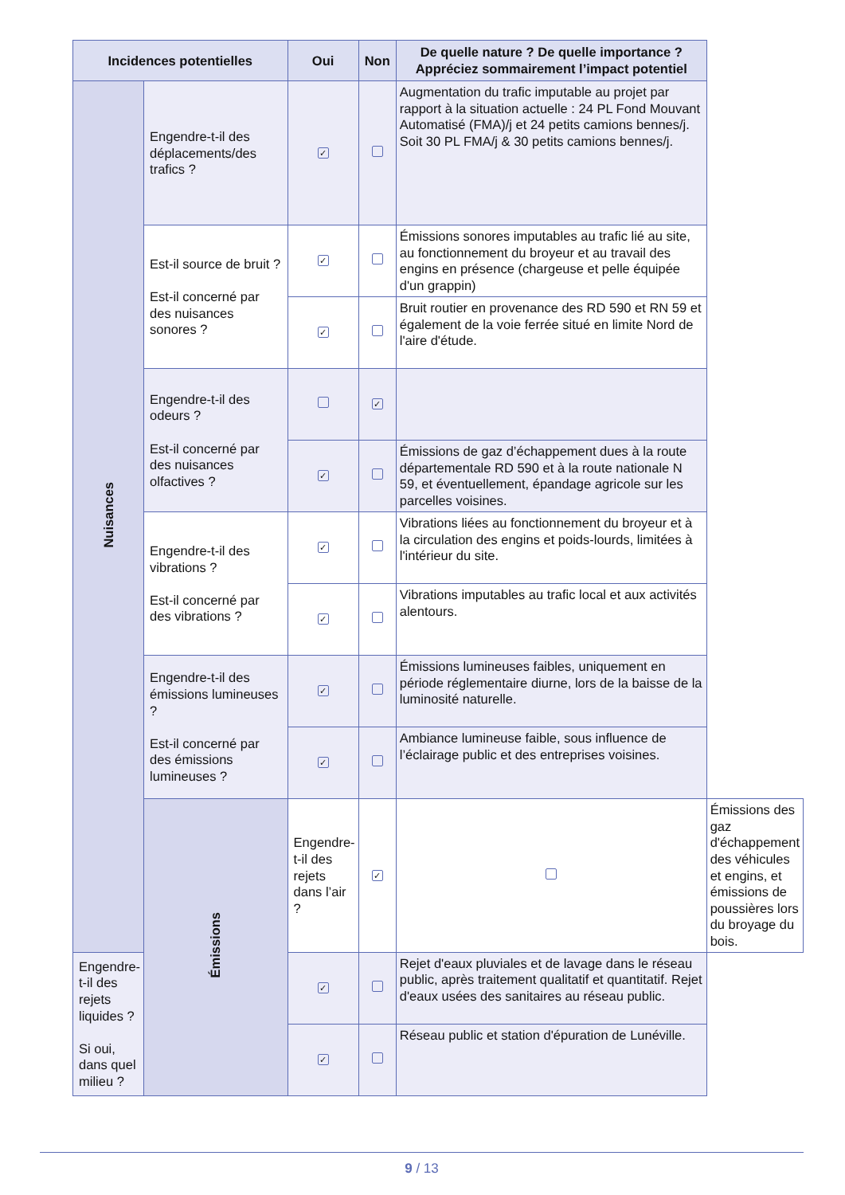| Incidences potentielles | | Oui | Non | De quelle nature ? De quelle importance ? Appréciez sommairement l’impact potentiel | |
| --- | --- | --- | --- | --- | --- |
| Nuisances | Engendre-t-il des déplacements/des trafics ? | ✓ | | Augmentation du trafic imputable au projet par rapport à la situation actuelle : 24 PL Fond Mouvant Automatisé (FMA)/j et 24 petits camions bennes/j. Soit 30 PL FMA/j & 30 petits camions bennes/j. | |
| | Est-il source de bruit ? Est-il concerné par des nuisances sonores ? | ✓ | | Émissions sonores imputables au trafic lié au site, au fonctionnement du broyeur et au travail des engins en présence (chargeuse et pelle équipée d'un grappin) | |
| | | ✓ | | Bruit routier en provenance des RD 590 et RN 59 et également de la voie ferrée situé en limite Nord de l'aire d'étude. | |
| | Engendre-t-il des odeurs ? Est-il concerné par des nuisances olfactives ? | | ✓ | | |
| | | ✓ | | Émissions de gaz d’échappement dues à la route départementale RD 590 et à la route nationale N 59, et éventuellement, épandage agricole sur les parcelles voisines. | |
| | Engendre-t-il des vibrations ? Est-il concerné par des vibrations ? | ✓ | | Vibrations liées au fonctionnement du broyeur et à la circulation des engins et poids-lourds, limitées à l'intérieur du site. | |
| | | ✓ | | Vibrations imputables au trafic local et aux activités alentours. | |
| | Engendre-t-il des émissions lumineuses ? Est-il concerné par des émissions lumineuses ? | ✓ | | Émissions lumineuses faibles, uniquement en période réglementaire diurne, lors de la baisse de la luminosité naturelle. | |
| | | ✓ | | Ambiance lumineuse faible, sous influence de l’éclairage public et des entreprises voisines. | |
| | Émissions | Engendre-t-il des rejets dans l’air ? | ✓ | | Émissions des gaz d'échappement des véhicules et engins, et émissions de poussières lors du broyage du bois. |
| Engendre-t-il des rejets liquides ? Si oui, dans quel milieu ? | | ✓ | | Rejet d'eaux pluviales et de lavage dans le réseau public, après traitement qualitatif et quantitatif. Rejet d'eaux usées des sanitaires au réseau public. | |
| | | ✓ | | Réseau public et station d'épuration de Lunéville. | |
9 / 13